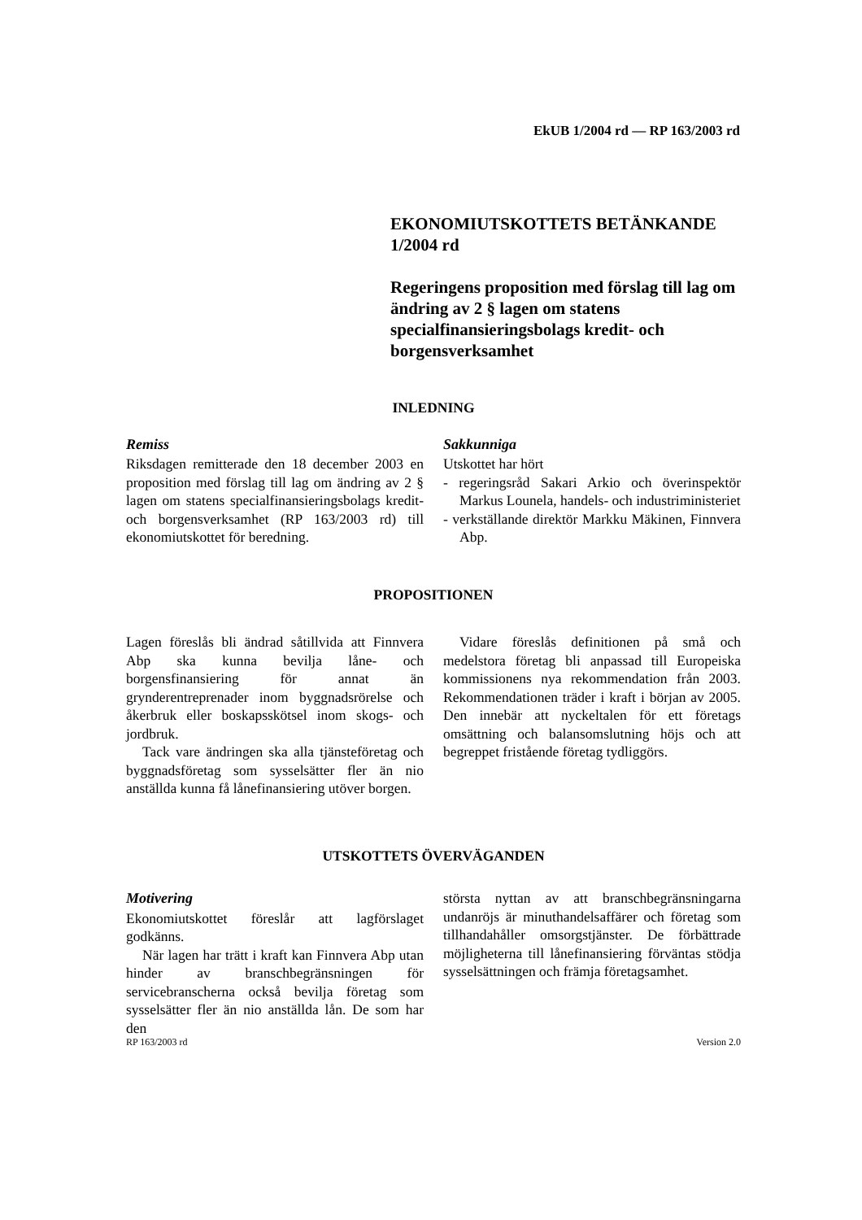EkUB 1/2004 rd — RP 163/2003 rd
EKONOMIUTSKOTTETS BETÄNKANDE 1/2004 rd
Regeringens proposition med förslag till lag om ändring av 2 § lagen om statens specialfinansieringsbolags kredit- och borgensverksamhet
INLEDNING
Remiss
Riksdagen remitterade den 18 december 2003 en proposition med förslag till lag om ändring av 2 § lagen om statens specialfinansieringsbolags kredit- och borgensverksamhet (RP 163/2003 rd) till ekonomiutskottet för beredning.
Sakkunniga
Utskottet har hört
- regeringsråd Sakari Arkio och överinspektör Markus Lounela, handels- och industriministeriet
- verkställande direktör Markku Mäkinen, Finnvera Abp.
PROPOSITIONEN
Lagen föreslås bli ändrad såtillvida att Finnvera Abp ska kunna bevilja låne- och borgensfinansiering för annat än grynderentreprenader inom byggnadsrörelse och åkerbruk eller boskapsskötsel inom skogs- och jordbruk.
Tack vare ändringen ska alla tjänsteföretag och byggnadsföretag som sysselsätter fler än nio anställda kunna få lånefinansiering utöver borgen.
Vidare föreslås definitionen på små och medelstora företag bli anpassad till Europeiska kommissionens nya rekommendation från 2003. Rekommendationen träder i kraft i början av 2005. Den innebär att nyckeltalen för ett företags omsättning och balansomslutning höjs och att begreppet fristående företag tydliggörs.
UTSKOTTETS ÖVERVÄGANDEN
Motivering
Ekonomiutskottet föreslår att lagförslaget godkänns.
När lagen har trätt i kraft kan Finnvera Abp utan hinder av branschbegränsningen för servicebranscherna också bevilja företag som sysselsätter fler än nio anställda lån. De som har den
största nyttan av att branschbegränsningarna undanröjs är minuthandelsaffärer och företag som tillhandahåller omsorgstjänster. De förbättrade möjligheterna till lånefinansiering förväntas stödja sysselsättningen och främja företagsamhet.
RP 163/2003 rd Version 2.0